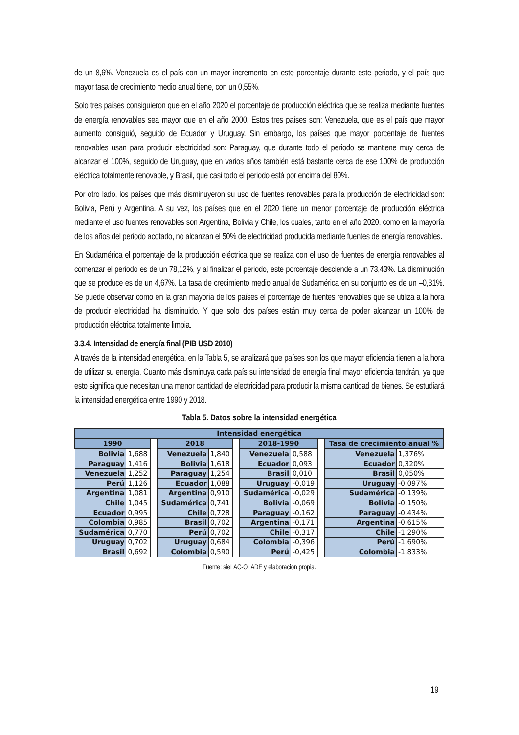de un 8,6%. Venezuela es el país con un mayor incremento en este porcentaje durante este periodo, y el país que mayor tasa de crecimiento medio anual tiene, con un 0,55%.
Solo tres países consiguieron que en el año 2020 el porcentaje de producción eléctrica que se realiza mediante fuentes de energía renovables sea mayor que en el año 2000. Estos tres países son: Venezuela, que es el país que mayor aumento consiguió, seguido de Ecuador y Uruguay. Sin embargo, los países que mayor porcentaje de fuentes renovables usan para producir electricidad son: Paraguay, que durante todo el periodo se mantiene muy cerca de alcanzar el 100%, seguido de Uruguay, que en varios años también está bastante cerca de ese 100% de producción eléctrica totalmente renovable, y Brasil, que casi todo el periodo está por encima del 80%.
Por otro lado, los países que más disminuyeron su uso de fuentes renovables para la producción de electricidad son: Bolivia, Perú y Argentina. A su vez, los países que en el 2020 tiene un menor porcentaje de producción eléctrica mediante el uso fuentes renovables son Argentina, Bolivia y Chile, los cuales, tanto en el año 2020, como en la mayoría de los años del periodo acotado, no alcanzan el 50% de electricidad producida mediante fuentes de energía renovables.
En Sudamérica el porcentaje de la producción eléctrica que se realiza con el uso de fuentes de energía renovables al comenzar el periodo es de un 78,12%, y al finalizar el periodo, este porcentaje desciende a un 73,43%. La disminución que se produce es de un 4,67%. La tasa de crecimiento medio anual de Sudamérica en su conjunto es de un –0,31%. Se puede observar como en la gran mayoría de los países el porcentaje de fuentes renovables que se utiliza a la hora de producir electricidad ha disminuido. Y que solo dos países están muy cerca de poder alcanzar un 100% de producción eléctrica totalmente limpia.
3.3.4. Intensidad de energía final (PIB USD 2010)
A través de la intensidad energética, en la Tabla 5, se analizará que países son los que mayor eficiencia tienen a la hora de utilizar su energía. Cuanto más disminuya cada país su intensidad de energía final mayor eficiencia tendrán, ya que esto significa que necesitan una menor cantidad de electricidad para producir la misma cantidad de bienes. Se estudiará la intensidad energética entre 1990 y 2018.
Tabla 5. Datos sobre la intensidad energética
| Intensidad energética | | | | | | | | | | |
| --- | --- | --- | --- | --- | --- | --- | --- | --- | --- | --- |
| 1990 | | | 2018 | | | 2018-1990 | | | Tasa de crecimiento anual % | |
| Bolivia | 1,688 | | Venezuela | 1,840 | | Venezuela | 0,588 | | Venezuela | 1,376% |
| Paraguay | 1,416 | | Bolivia | 1,618 | | Ecuador | 0,093 | | Ecuador | 0,320% |
| Venezuela | 1,252 | | Paraguay | 1,254 | | Brasil | 0,010 | | Brasil | 0,050% |
| Perú | 1,126 | | Ecuador | 1,088 | | Uruguay | -0,019 | | Uruguay | -0,097% |
| Argentina | 1,081 | | Argentina | 0,910 | | Sudamérica | -0,029 | | Sudamérica | -0,139% |
| Chile | 1,045 | | Sudamérica | 0,741 | | Bolivia | -0,069 | | Bolivia | -0,150% |
| Ecuador | 0,995 | | Chile | 0,728 | | Paraguay | -0,162 | | Paraguay | -0,434% |
| Colombia | 0,985 | | Brasil | 0,702 | | Argentina | -0,171 | | Argentina | -0,615% |
| Sudamérica | 0,770 | | Perú | 0,702 | | Chile | -0,317 | | Chile | -1,290% |
| Uruguay | 0,702 | | Uruguay | 0,684 | | Colombia | -0,396 | | Perú | -1,690% |
| Brasil | 0,692 | | Colombia | 0,590 | | Perú | -0,425 | | Colombia | -1,833% |
Fuente: sieLAC-OLADE y elaboración propia.
19